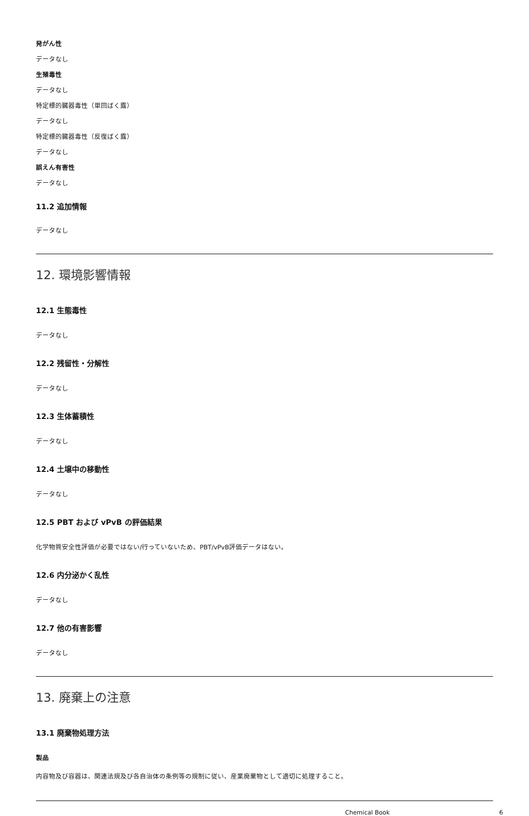発がん性
データなし
生殖毒性
データなし
特定標的臓器毒性（単回ばく露）
データなし
特定標的臓器毒性（反復ばく露）
データなし
誤えん有害性
データなし
11.2 追加情報
データなし
12. 環境影響情報
12.1 生態毒性
データなし
12.2 残留性・分解性
データなし
12.3 生体蓄積性
データなし
12.4 土壌中の移動性
データなし
12.5 PBT および vPvB の評価結果
化学物質安全性評価が必要ではない/行っていないため、PBT/vPvB評価データはない。
12.6 内分泌かく乱性
データなし
12.7 他の有害影響
データなし
13. 廃棄上の注意
13.1 廃棄物処理方法
製品
内容物及び容器は、関連法規及び各自治体の条例等の規制に従い、産業廃棄物として適切に処理すること。
Chemical Book 6